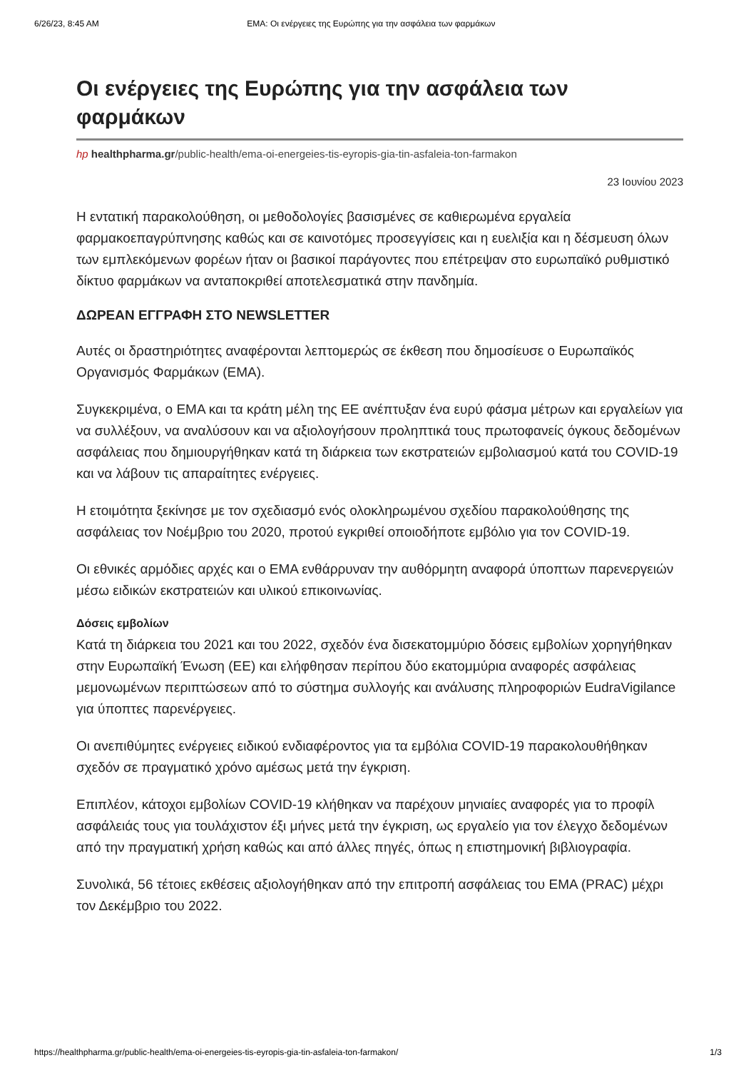6/26/23, 8:45 AM EMA: Οι ενέργειες της Ευρώπης για την ασφάλεια των φαρμάκων
Οι ενέργειες της Ευρώπης για την ασφάλεια των φαρμάκων
hp healthpharma.gr/public-health/ema-oi-energeies-tis-eyropis-gia-tin-asfaleia-ton-farmakon
23 Ιουνίου 2023
Η εντατική παρακολούθηση, οι μεθοδολογίες βασισμένες σε καθιερωμένα εργαλεία φαρμακοεπαγρύπνησης καθώς και σε καινοτόμες προσεγγίσεις και η ευελιξία και η δέσμευση όλων των εμπλεκόμενων φορέων ήταν οι βασικοί παράγοντες που επέτρεψαν στο ευρωπαϊκό ρυθμιστικό δίκτυο φαρμάκων να ανταποκριθεί αποτελεσματικά στην πανδημία.
ΔΩΡΕΑΝ ΕΓΓΡΑΦΗ ΣΤΟ NEWSLETTER
Αυτές οι δραστηριότητες αναφέρονται λεπτομερώς σε έκθεση που δημοσίευσε ο Ευρωπαϊκός Οργανισμός Φαρμάκων (EMA).
Συγκεκριμένα, ο EMA και τα κράτη μέλη της ΕΕ ανέπτυξαν ένα ευρύ φάσμα μέτρων και εργαλείων για να συλλέξουν, να αναλύσουν και να αξιολογήσουν προληπτικά τους πρωτοφανείς όγκους δεδομένων ασφάλειας που δημιουργήθηκαν κατά τη διάρκεια των εκστρατειών εμβολιασμού κατά του COVID-19 και να λάβουν τις απαραίτητες ενέργειες.
Η ετοιμότητα ξεκίνησε με τον σχεδιασμό ενός ολοκληρωμένου σχεδίου παρακολούθησης της ασφάλειας τον Νοέμβριο του 2020, προτού εγκριθεί οποιοδήποτε εμβόλιο για τον COVID-19.
Οι εθνικές αρμόδιες αρχές και ο EMA ενθάρρυναν την αυθόρμητη αναφορά ύποπτων παρενεργειών μέσω ειδικών εκστρατειών και υλικού επικοινωνίας.
Δόσεις εμβολίων
Κατά τη διάρκεια του 2021 και του 2022, σχεδόν ένα δισεκατομμύριο δόσεις εμβολίων χορηγήθηκαν στην Ευρωπαϊκή Ένωση (ΕΕ) και ελήφθησαν περίπου δύο εκατομμύρια αναφορές ασφάλειας μεμονωμένων περιπτώσεων από το σύστημα συλλογής και ανάλυσης πληροφοριών EudraVigilance για ύποπτες παρενέργειες.
Οι ανεπιθύμητες ενέργειες ειδικού ενδιαφέροντος για τα εμβόλια COVID-19 παρακολουθήθηκαν σχεδόν σε πραγματικό χρόνο αμέσως μετά την έγκριση.
Επιπλέον, κάτοχοι εμβολίων COVID-19 κλήθηκαν να παρέχουν μηνιαίες αναφορές για το προφίλ ασφάλειάς τους για τουλάχιστον έξι μήνες μετά την έγκριση, ως εργαλείο για τον έλεγχο δεδομένων από την πραγματική χρήση καθώς και από άλλες πηγές, όπως η επιστημονική βιβλιογραφία.
Συνολικά, 56 τέτοιες εκθέσεις αξιολογήθηκαν από την επιτροπή ασφάλειας του EMA (PRAC) μέχρι τον Δεκέμβριο του 2022.
https://healthpharma.gr/public-health/ema-oi-energeies-tis-eyropis-gia-tin-asfaleia-ton-farmakon/ 1/3